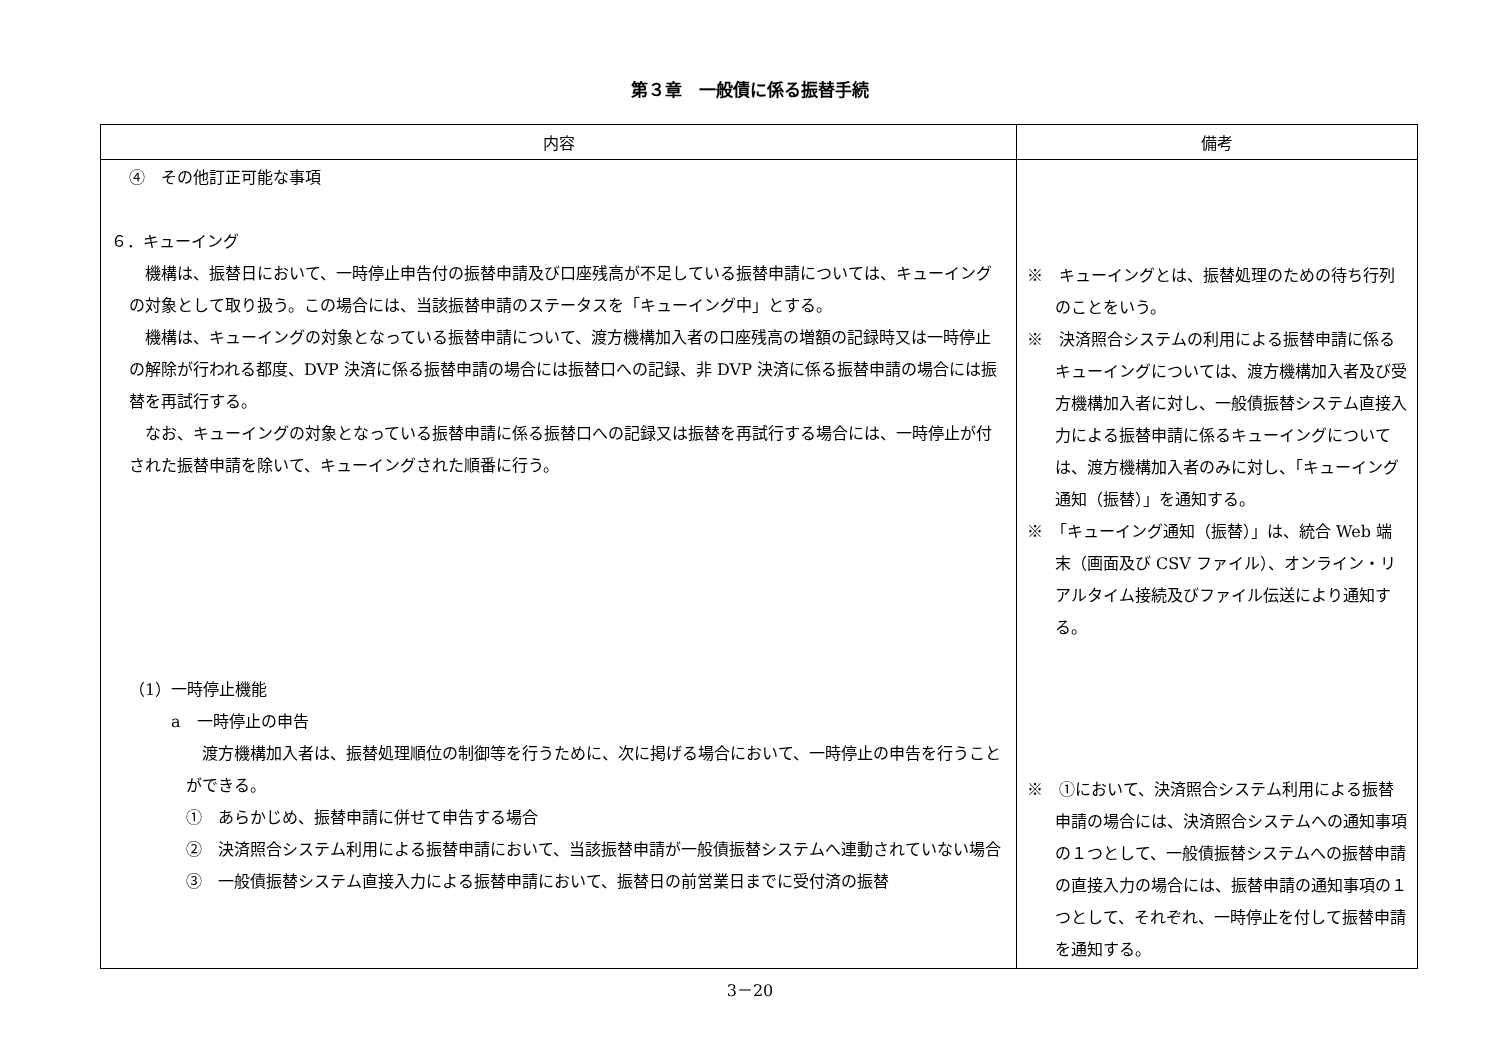第３章　一般債に係る振替手続
| 内容 | 備考 |
| --- | --- |
| ④ その他訂正可能な事項 ６．キューイング 機構は、振替日において、一時停止申告付の振替申請及び口座残高が不足している振替申請については、キューイングの対象として取り扱う。この場合には、当該振替申請のステータスを「キューイング中」とする。 機構は、キューイングの対象となっている振替申請について、渡方機構加入者の口座残高の増額の記録時又は一時停止の解除が行われる都度、DVP 決済に係る振替申請の場合には振替口への記録、非 DVP 決済に係る振替申請の場合には振替を再試行する。 なお、キューイングの対象となっている振替申請に係る振替口への記録又は振替を再試行する場合には、一時停止が付された振替申請を除いて、キューイングされた順番に行う。 （1）一時停止機能 a 一時停止の申告 渡方機構加入者は、振替処理順位の制御等を行うために、次に掲げる場合において、一時停止の申告を行うことができる。 ① あらかじめ、振替申請に併せて申告する場合 ② 決済照合システム利用による振替申請において、当該振替申請が一般債振替システムへ連動されていない場合 ③ 一般債振替システム直接入力による振替申請において、振替日の前営業日までに受付済の振替 | ※ キューイングとは、振替処理のための待ち行列のことをいう。 ※ 決済照合システムの利用による振替申請に係るキューイングについては、渡方機構加入者及び受方機構加入者に対し、一般債振替システム直接入力による振替申請に係るキューイングについては、渡方機構加入者のみに対し、「キューイング通知（振替）」を通知する。 ※ 「キューイング通知（振替）」は、統合 Web 端末（画面及び CSV ファイル）、オンライン・リアルタイム接続及びファイル伝送により通知する。 ※ ①において、決済照合システム利用による振替申請の場合には、決済照合システムへの通知事項の１つとして、一般債振替システムへの振替申請の直接入力の場合には、振替申請の通知事項の１つとして、それぞれ、一時停止を付して振替申請を通知する。 |
3－20